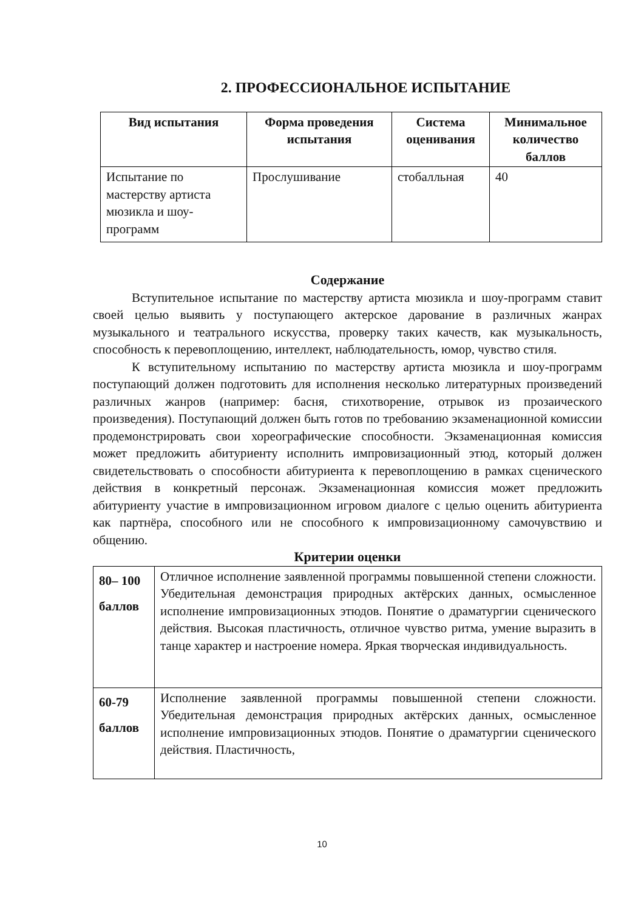2. ПРОФЕССИОНАЛЬНОЕ ИСПЫТАНИЕ
| Вид испытания | Форма проведения испытания | Система оценивания | Минимальное количество баллов |
| --- | --- | --- | --- |
| Испытание по мастерству артиста мюзикла и шоу-программ | Прослушивание | стобалльная | 40 |
Содержание
Вступительное испытание по мастерству артиста мюзикла и шоу-программ ставит своей целью выявить у поступающего актерское дарование в различных жанрах музыкального и театрального искусства, проверку таких качеств, как музыкальность, способность к перевоплощению, интеллект, наблюдательность, юмор, чувство стиля.
К вступительному испытанию по мастерству артиста мюзикла и шоу-программ поступающий должен подготовить для исполнения несколько литературных произведений различных жанров (например: басня, стихотворение, отрывок из прозаического произведения). Поступающий должен быть готов по требованию экзаменационной комиссии продемонстрировать свои хореографические способности. Экзаменационная комиссия может предложить абитуриенту исполнить импровизационный этюд, который должен свидетельствовать о способности абитуриента к перевоплощению в рамках сценического действия в конкретный персонаж. Экзаменационная комиссия может предложить абитуриенту участие в импровизационном игровом диалоге с целью оценить абитуриента как партнёра, способного или не способного к импровизационному самочувствию и общению.
Критерии оценки
| 80– 100 баллов | Отличное исполнение заявленной программы повышенной степени сложности. Убедительная демонстрация природных актёрских данных, осмысленное исполнение импровизационных этюдов. Понятие о драматургии сценического действия. Высокая пластичность, отличное чувство ритма, умение выразить в танце характер и настроение номера. Яркая творческая индивидуальность. |
| 60-79 баллов | Исполнение заявленной программы повышенной степени сложности. Убедительная демонстрация природных актёрских данных, осмысленное исполнение импровизационных этюдов. Понятие о драматургии сценического действия. Пластичность, |
10